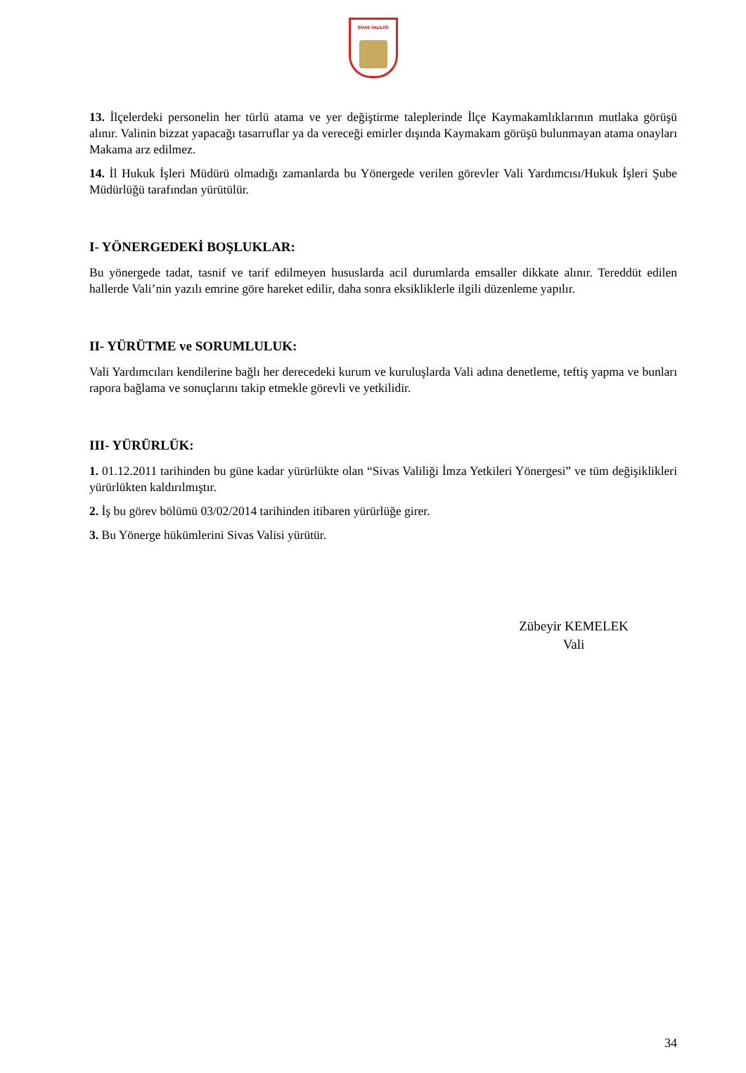SİVAS VALİLİĞİ
13. İlçelerdeki personelin her türlü atama ve yer değiştirme taleplerinde İlçe Kaymakamlıklarının mutlaka görüşü alınır. Valinin bizzat yapacağı tasarruflar ya da vereceği emirler dışında Kaymakam görüşü bulunmayan atama onayları Makama arz edilmez.
14. İl Hukuk İşleri Müdürü olmadığı zamanlarda bu Yönergede verilen görevler Vali Yardımcısı/Hukuk İşleri Şube Müdürlüğü tarafından yürütülür.
I- YÖNERGEDEKİ BOŞLUKLAR:
Bu yönergede tadat, tasnif ve tarif edilmeyen hususlarda acil durumlarda emsaller dikkate alınır. Tereddüt edilen hallerde Vali’nin yazılı emrine göre hareket edilir, daha sonra eksikliklerle ilgili düzenleme yapılır.
II- YÜRÜTME ve SORUMLULUK:
Vali Yardımcıları kendilerine bağlı her derecedeki kurum ve kuruluşlarda Vali adına denetleme, teftiş yapma ve bunları rapora bağlama ve sonuçlarını takip etmekle görevli ve yetkilidir.
III- YÜRÜRLÜK:
1. 01.12.2011 tarihinden bu güne kadar yürürlükte olan “Sivas Valiliği İmza Yetkileri Yönergesi” ve tüm değişiklikleri yürürlükten kaldırılmıştır.
2. İş bu görev bölümü 03/02/2014 tarihinden itibaren yürürlüğe girer.
3. Bu Yönerge hükümlerini Sivas Valisi yürütür.
Zübeyir KEMELEK
Vali
34